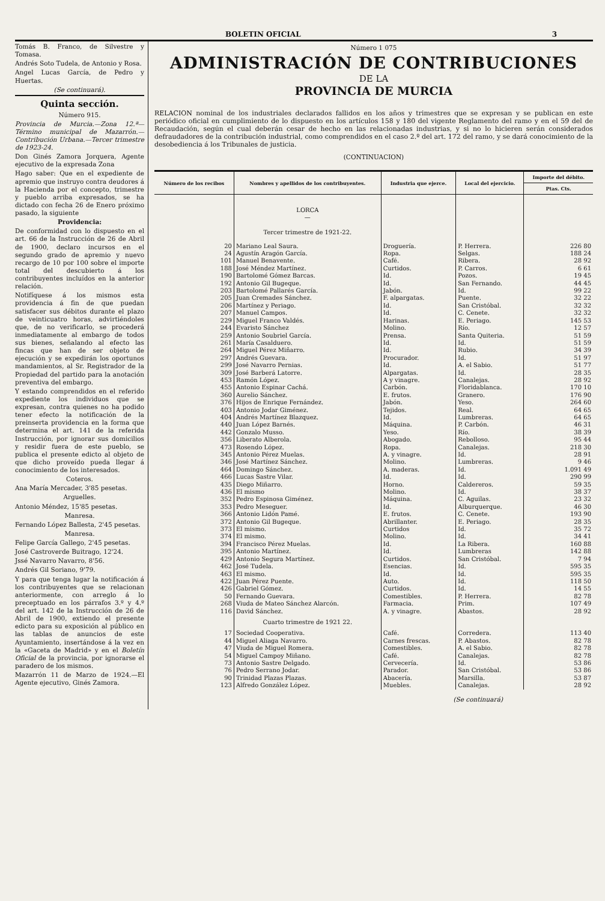BOLETIN OFICIAL 3
Tomás B. Franco, de Silvestre y Tomasa.
Andrés Soto Tudela, de Antonio y Rosa.
Angel Lucas García, de Pedro y Huertas.
(Se continuará).
Quinta sección.
Número 915.
Provincia de Murcia.—Zona 12.ª—Término municipal de Mazarrón.—Contribución Urbana.—Tercer trimestre de 1923-24.
Don Ginés Zamora Jorquera, Agente ejecutivo de la expresada Zona
Hago saber: Que en el expediente de apremio que instruyo contra deudores á la Hacienda por el concepto, trimestre y pueblo arriba expresados, se ha dictado con fecha 26 de Enero próximo pasado, la siguiente
Providencia:
De conformidad con lo dispuesto en el art. 66 de la Instrucción de 26 de Abril de 1900, declaro incursos en el segundo grado de apremio y nuevo recargo de 10 por 100 sobre el importe total del descubierto á los contribuyentes incluídos en la anterior relación.
Notifíquese á los mismos esta providencia á fin de que puedan satisfacer sus débitos durante el plazo de veinticuatro horas, advirtiéndoles que, de no verificarlo, se procederá inmediatamente al embargo de todos sus bienes, señalando al efecto las fincas que han de ser objeto de ejecución y se expedirán los oportunos mandamientos, al Sr. Registrador de la Propiedad del partido para la anotación preventiva del embargo.
Y estando comprendidos en el referido expediente los individuos que se expresan, contra quienes no ha podido tener efecto la notificación de la preinserta providencia en la forma que determina el art. 141 de la referida Instrucción, por ignorar sus domicilios y residir fuera de este pueblo, se publica el presente edicto al objeto de que dicho proveído pueda llegar á conocimiento de los interesados.
Coteros.
Ana María Mercader, 3'85 pesetas.
Arguelles.
Antonio Méndez, 15'85 pesetas.
Manresa.
Fernando López Ballesta, 2'45 pesetas.
Manresa.
Felipe García Gallego, 2'45 pesetas.
José Castroverde Buitrago, 12'24.
Jssé Navarro Navarro, 8'56.
Andrés Gil Soriano, 9'79.
Y para que tenga lugar la notificación á los contribuyentes que se relacionan anteriormente, con arreglo á lo preceptuado en los párrafos 3.º y 4.º del art. 142 de la Instrucción de 26 de Abril de 1900, extiendo el presente edicto para su exposición al público en las tablas de anuncios de este Ayuntamiento, insertándose á la vez en la «Gaceta de Madrid» y en el Boletín Oficial de la provincia, por ignorarse el paradero de los mismos.
Mazarrón 11 de Marzo de 1924.—El Agente ejecutivo, Ginés Zamora.
Número 1 075
ADMINISTRACIÓN DE CONTRIBUCIONES
DE LA
PROVINCIA DE MURCIA
RELACION nominal de los industriales declarados fallidos en los años y trimestres que se expresan y se publican en este periódico oficial en cumplimiento de lo dispuesto en los artículos 158 y 180 del vigente Reglamento del ramo y en el 59 del de Recaudación, según el cual deberán cesar de hecho en las relacionadas industrias, y si no lo hicieren serán considerados defraudadores de la contribución industrial, como comprendidos en el caso 2.º del art. 172 del ramo, y se dará conocimiento de la desobediencia á los Tribunales de justicia.
(CONTINUACION)
| Número de los recibos | Nombres y apellidos de los contribuyentes. | Industria que ejerce. | Local del ejercicio. | Importe del débito. |
| --- | --- | --- | --- | --- |
| | | | | Ptas. Cts. |
| | LORCA — Tercer trimestre de 1921-22. | | | |
| 20 | Mariano Leal Saura. | Droguería. | P. Herrera. | 226 80 |
| 24 | Agustín Aragón García. | Ropa. | Selgas. | 188 24 |
| 101 | Manuel Benavente. | Café. | Ribera. | 28 92 |
| 188 | José Méndez Martínez. | Curtidos. | P. Carros. | 6 61 |
| 190 | Bartolomé Gómez Barcas. | Id. | Pozos. | 19 45 |
| 192 | Antonio Gil Bugeque. | Id. | San Fernando. | 44 45 |
| 203 | Bartolomé Pallarés García. | Jabón. | Id. | 99 22 |
| 205 | Juan Cremades Sánchez. | F. alpargatas. | Puente. | 32 22 |
| 206 | Martínez y Periago. | Id. | San Cristóbal. | 32 32 |
| 207 | Manuel Campos. | Id. | C. Cenete. | 32 32 |
| 229 | Miguel Franco Valdés. | Harinas. | E. Periago. | 145 53 |
| 244 | Evaristo Sánchez | Molino. | Río. | 12 57 |
| 259 | Antonio Soubriel García. | Prensa. | Santa Quiteria. | 51 59 |
| 261 | María Casalduero. | Id. | Id. | 51 59 |
| 264 | Miguel Pérez Miñarro. | Id. | Rubio. | 34 39 |
| 297 | Andrés Guevara. | Procurador. | Id. | 51 97 |
| 299 | José Navarro Pernias. | Id. | A. el Sabio. | 51 77 |
| 309 | José Barberá Latorre. | Alpargatas. | Id. | 28 35 |
| 453 | Ramón López. | A y vinagre. | Canalejas. | 28 92 |
| 455 | Antonio Espinar Cachá. | Carbón. | Floridablanca. | 170 10 |
| 360 | Aurelio Sánchez. | E. frutos. | Granero. | 176 90 |
| 376 | Hijos de Enrique Fernández. | Jabón. | Yeso. | 264 60 |
| 403 | Antonio Jodar Giménez. | Tejidos. | Real. | 64 65 |
| 404 | Andrés Martínez Blazquez. | Id. | Lumbreras. | 64 65 |
| 440 | Juan López Barnés. | Máquina. | P. Carbón. | 46 31 |
| 442 | Gonzalo Musso. | Yeso. | Río. | 38 39 |
| 356 | Liberato Alberola. | Abogado. | Rebolloso. | 95 44 |
| 473 | Rosendo López. | Ropa. | Canalejas. | 218 30 |
| 345 | Antonio Pérez Muelas. | A. y vinagre. | Id. | 28 91 |
| 346 | José Martínez Sánchez. | Molino. | Lumbreras. | 9 46 |
| 464 | Domingo Sánchez. | A. maderas. | Id. | 1.091 49 |
| 466 | Lucas Sastre Vilar. | Id. | Id. | 290 99 |
| 435 | Diego Miñarro. | Horno. | Caldereros. | 59 35 |
| 436 | El mismo | Molino. | Id. | 38 37 |
| 352 | Pedro Espinosa Giménez. | Máquina. | C. Aguilas. | 23 32 |
| 353 | Pedro Meseguer. | Id. | Alburquerque. | 46 30 |
| 366 | Antonio Lidón Pamé. | E. frutos. | C. Cenete. | 193 90 |
| 372 | Antonio Gil Bugeque. | Abrillanter. | E. Periago. | 28 35 |
| 373 | El mismo. | Curtidos | Id. | 35 72 |
| 374 | El mismo. | Molino. | Id. | 34 41 |
| 394 | Francisco Pérez Muelas. | Id. | La Ribera. | 160 88 |
| 395 | Antonio Martínez. | Id. | Lumbreras | 142 88 |
| 429 | Antonio Segura Martínez. | Curtidos. | San Cristóbal. | 7 94 |
| 462 | José Tudela. | Esencias. | Id. | 595 35 |
| 463 | El mismo. | Id. | Id. | 595 35 |
| 422 | Juan Pérez Puente. | Auto. | Id. | 118 50 |
| 426 | Gabriel Gómez. | Curtidos. | Id. | 14 55 |
| 50 | Fernando Guevara. | Comestibles. | P. Herrera. | 82 78 |
| 268 | Viuda de Mateo Sánchez Alarcón. | Farmacia. | Prim. | 107 49 |
| 116 | David Sánchez. | A. y vinagre. | Abastos. | 28 92 |
| | Cuarto trimestre de 1921 22. | | | |
| 17 | Sociedad Cooperativa. | Café. | Corredera. | 113 40 |
| 44 | Miguel Aliaga Navarro. | Carnes frescas. | P. Abastos. | 82 78 |
| 47 | Viuda de Miguel Romera. | Comestibles. | A. el Sabio. | 82 78 |
| 54 | Miguel Campoy Miñano. | Café. | Canalejas. | 82 78 |
| 73 | Antonio Sastre Delgado. | Cervecería. | Id. | 53 86 |
| 76 | Pedro Serrano Jodar. | Parador. | San Cristóbal. | 53 86 |
| 90 | Trinidad Plazas Plazas. | Abacería. | Marsilla. | 53 87 |
| 123 | Alfredo González López. | Muebles. | Canalejas. | 28 92 |
(Se continuará)